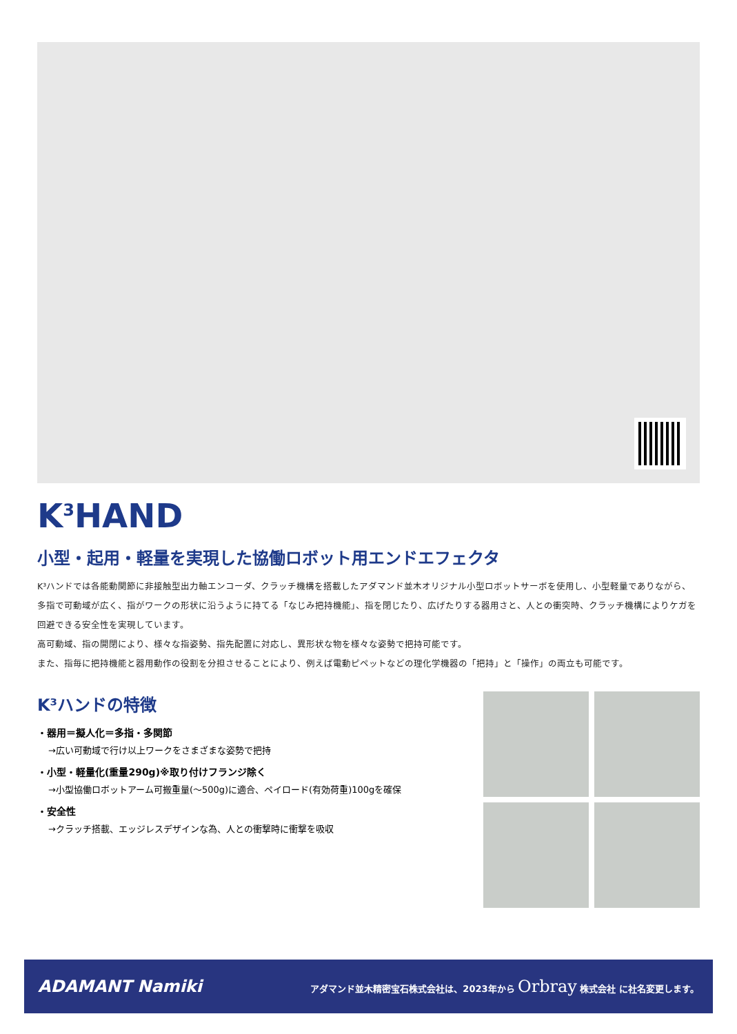K<sup>3</sup>HAND
小型・起用・軽量を実現した協働ロボット用エンドエフェクタ
K³ハンドでは各能動関節に非接触型出力軸エンコーダ、クラッチ機構を搭載したアダマンド並木オリジナル小型ロボットサーボを使用し、小型軽量でありながら、多指で可動域が広く、指がワークの形状に沿うように持てる「なじみ把持機能」、指を閉じたり、広げたりする器用さと、人との衝突時、クラッチ機構によりケガを回避できる安全性を実現しています。
高可動域、指の開閉により、様々な指姿勢、指先配置に対応し、異形状な物を様々な姿勢で把持可能です。
また、指毎に把持機能と器用動作の役割を分担させることにより、例えば電動ピペットなどの理化学機器の「把持」と「操作」の両立も可能です。
K³ハンドの特徴
・器用＝擬人化＝多指・多関節
→広い可動域で行け以上ワークをさまざまな姿勢で把持
・小型・軽量化(重量290g)※取り付けフランジ除く
→小型協働ロボットアーム可搬重量(～500g)に適合、ペイロード(有効荷重)100gを確保
・安全性
→クラッチ搭載、エッジレスデザインな為、人との衝撃時に衝撃を吸収
ADAMANT Namiki アダマンド並木精密宝石株式会社は、2023年から Orbray 株式会社 に社名変更します。